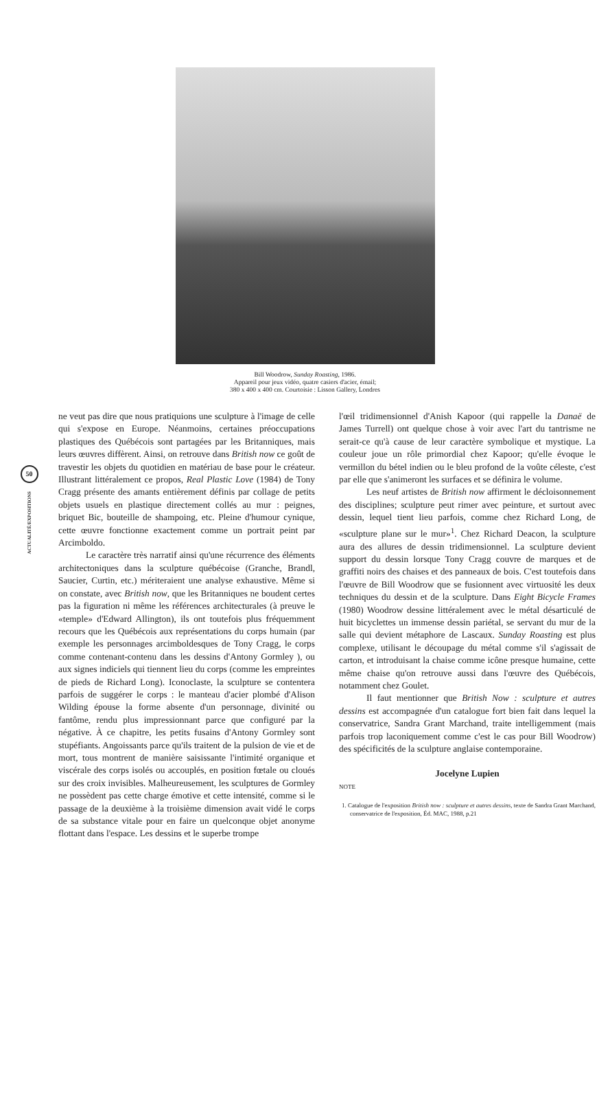Bill Woodrow, Sunday Roasting, 1986.
Appareil pour jeux vidéo, quatre casiers d'acier, émail;
380 x 400 x 400 cm. Courtoisie : Lisson Gallery, Londres
50
ACTUALITÉ/EXPOSITIONS
ne veut pas dire que nous pratiquions une sculpture à l'image de celle qui s'expose en Europe. Néanmoins, certaines préoccupations plastiques des Québécois sont partagées par les Britanniques, mais leurs œuvres diffèrent. Ainsi, on retrouve dans British now ce goût de travestir les objets du quotidien en matériau de base pour le créateur. Illustrant littéralement ce propos, Real Plastic Love (1984) de Tony Cragg présente des amants entièrement définis par collage de petits objets usuels en plastique directement collés au mur : peignes, briquet Bic, bouteille de shampoing, etc. Pleine d'humour cynique, cette œuvre fonctionne exactement comme un portrait peint par Arcimboldo.
Le caractère très narratif ainsi qu'une récurrence des éléments architectoniques dans la sculpture québécoise (Granche, Brandl, Saucier, Curtin, etc.) mériteraient une analyse exhaustive. Même si on constate, avec British now, que les Britanniques ne boudent certes pas la figuration ni même les références architecturales (à preuve le «temple» d'Edward Allington), ils ont toutefois plus fréquemment recours que les Québécois aux représentations du corps humain (par exemple les personnages arcimboldesques de Tony Cragg, le corps comme contenant-contenu dans les dessins d'Antony Gormley ), ou aux signes indiciels qui tiennent lieu du corps (comme les empreintes de pieds de Richard Long). Iconoclaste, la sculpture se contentera parfois de suggérer le corps : le manteau d'acier plombé d'Alison Wilding épouse la forme absente d'un personnage, divinité ou fantôme, rendu plus impressionnant parce que configuré par la négative. À ce chapitre, les petits fusains d'Antony Gormley sont stupéfiants. Angoissants parce qu'ils traitent de la pulsion de vie et de mort, tous montrent de manière saisissante l'intimité organique et viscérale des corps isolés ou accouplés, en position fœtale ou cloués sur des croix invisibles. Malheureusement, les sculptures de Gormley ne possèdent pas cette charge émotive et cette intensité, comme si le passage de la deuxième à la troisième dimension avait vidé le corps de sa substance vitale pour en faire un quelconque objet anonyme flottant dans l'espace. Les dessins et le superbe trompe
l'œil tridimensionnel d'Anish Kapoor (qui rappelle la Danaë de James Turrell) ont quelque chose à voir avec l'art du tantrisme ne serait-ce qu'à cause de leur caractère symbolique et mystique. La couleur joue un rôle primordial chez Kapoor; qu'elle évoque le vermillon du bétel indien ou le bleu profond de la voûte céleste, c'est par elle que s'animeront les surfaces et se définira le volume.
Les neuf artistes de British now affirment le décloisonnement des disciplines; sculpture peut rimer avec peinture, et surtout avec dessin, lequel tient lieu parfois, comme chez Richard Long, de «sculpture plane sur le mur»<sup>1</sup>. Chez Richard Deacon, la sculpture aura des allures de dessin tridimensionnel. La sculpture devient support du dessin lorsque Tony Cragg couvre de marques et de graffiti noirs des chaises et des panneaux de bois. C'est toutefois dans l'œuvre de Bill Woodrow que se fusionnent avec virtuosité les deux techniques du dessin et de la sculpture. Dans Eight Bicycle Frames (1980) Woodrow dessine littéralement avec le métal désarticulé de huit bicyclettes un immense dessin pariétal, se servant du mur de la salle qui devient métaphore de Lascaux. Sunday Roasting est plus complexe, utilisant le découpage du métal comme s'il s'agissait de carton, et introduisant la chaise comme icône presque humaine, cette même chaise qu'on retrouve aussi dans l'œuvre des Québécois, notamment chez Goulet.
Il faut mentionner que British Now : sculpture et autres dessins est accompagnée d'un catalogue fort bien fait dans lequel la conservatrice, Sandra Grant Marchand, traite intelligemment (mais parfois trop laconiquement comme c'est le cas pour Bill Woodrow) des spécificités de la sculpture anglaise contemporaine.
Jocelyne Lupien
NOTE
1. Catalogue de l'exposition British now : sculpture et autres dessins, texte de Sandra Grant Marchand, conservatrice de l'exposition, Éd. MAC, 1988, p.21